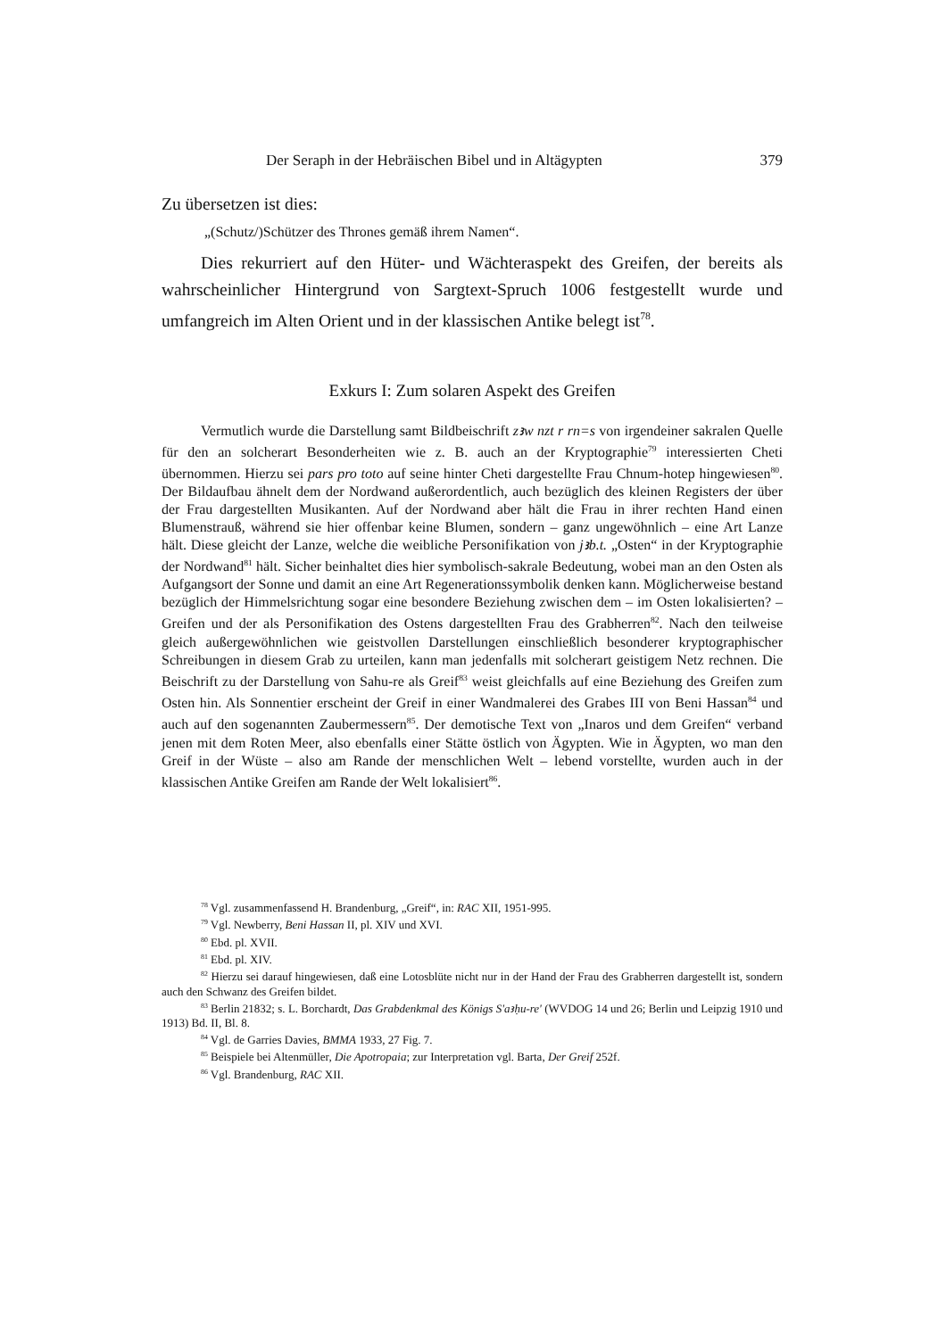Der Seraph in der Hebräischen Bibel und in Altägypten 379
Zu übersetzen ist dies:
„(Schutz/)Schützer des Thrones gemäß ihrem Namen“.
Dies rekurriert auf den Hüter- und Wächteraspekt des Greifen, der bereits als wahrscheinlicher Hintergrund von Sargtext-Spruch 1006 festgestellt wurde und umfangreich im Alten Orient und in der klassischen Antike belegt ist<sup>78</sup>.
Exkurs I: Zum solaren Aspekt des Greifen
Vermutlich wurde die Darstellung samt Bildbeischrift zꜣw nzt r rn=s von irgendeiner sakralen Quelle für den an solcherart Besonderheiten wie z. B. auch an der Kryptographie<sup>79</sup> interessierten Cheti übernommen. Hierzu sei pars pro toto auf seine hinter Cheti dargestellte Frau Chnum-hotep hingewiesen<sup>80</sup>. Der Bildaufbau ähnelt dem der Nordwand außerordentlich, auch bezüglich des kleinen Registers der über der Frau dargestellten Musikanten. Auf der Nordwand aber hält die Frau in ihrer rechten Hand einen Blumenstrauß, während sie hier offenbar keine Blumen, sondern – ganz ungewöhnlich – eine Art Lanze hält. Diese gleicht der Lanze, welche die weibliche Personifikation von jꜣb.t. „Osten“ in der Kryptographie der Nordwand<sup>81</sup> hält. Sicher beinhaltet dies hier symbolisch-sakrale Bedeutung, wobei man an den Osten als Aufgangsort der Sonne und damit an eine Art Regenerationssymbolik denken kann. Möglicherweise bestand bezüglich der Himmelsrichtung sogar eine besondere Beziehung zwischen dem – im Osten lokalisierten? – Greifen und der als Personifikation des Ostens dargestellten Frau des Grabherren<sup>82</sup>. Nach den teilweise gleich außergewöhnlichen wie geistvollen Darstellungen einschließlich besonderer kryptographischer Schreibungen in diesem Grab zu urteilen, kann man jedenfalls mit solcherart geistigem Netz rechnen. Die Beischrift zu der Darstellung von Sahu-re als Greif<sup>83</sup> weist gleichfalls auf eine Beziehung des Greifen zum Osten hin. Als Sonnentier erscheint der Greif in einer Wandmalerei des Grabes III von Beni Hassan<sup>84</sup> und auch auf den sogenannten Zaubermessern<sup>85</sup>. Der demotische Text von „Inaros und dem Greifen“ verband jenen mit dem Roten Meer, also ebenfalls einer Stätte östlich von Ägypten. Wie in Ägypten, wo man den Greif in der Wüste – also am Rande der menschlichen Welt – lebend vorstellte, wurden auch in der klassischen Antike Greifen am Rande der Welt lokalisiert<sup>86</sup>.
<sup>78</sup> Vgl. zusammenfassend H. Brandenburg, „Greif“, in: RAC XII, 1951-995.
<sup>79</sup> Vgl. Newberry, Beni Hassan II, pl. XIV und XVI.
<sup>80</sup> Ebd. pl. XVII.
<sup>81</sup> Ebd. pl. XIV.
<sup>82</sup> Hierzu sei darauf hingewiesen, daß eine Lotosblüte nicht nur in der Hand der Frau des Grabherren dargestellt ist, sondern auch den Schwanz des Greifen bildet.
<sup>83</sup> Berlin 21832; s. L. Borchardt, Das Grabdenkmal des Königs S'aꜣḥu-re' (WVDOG 14 und 26; Berlin und Leipzig 1910 und 1913) Bd. II, Bl. 8.
<sup>84</sup> Vgl. de Garries Davies, BMMA 1933, 27 Fig. 7.
<sup>85</sup> Beispiele bei Altenmüller, Die Apotropaia; zur Interpretation vgl. Barta, Der Greif 252f.
<sup>86</sup> Vgl. Brandenburg, RAC XII.